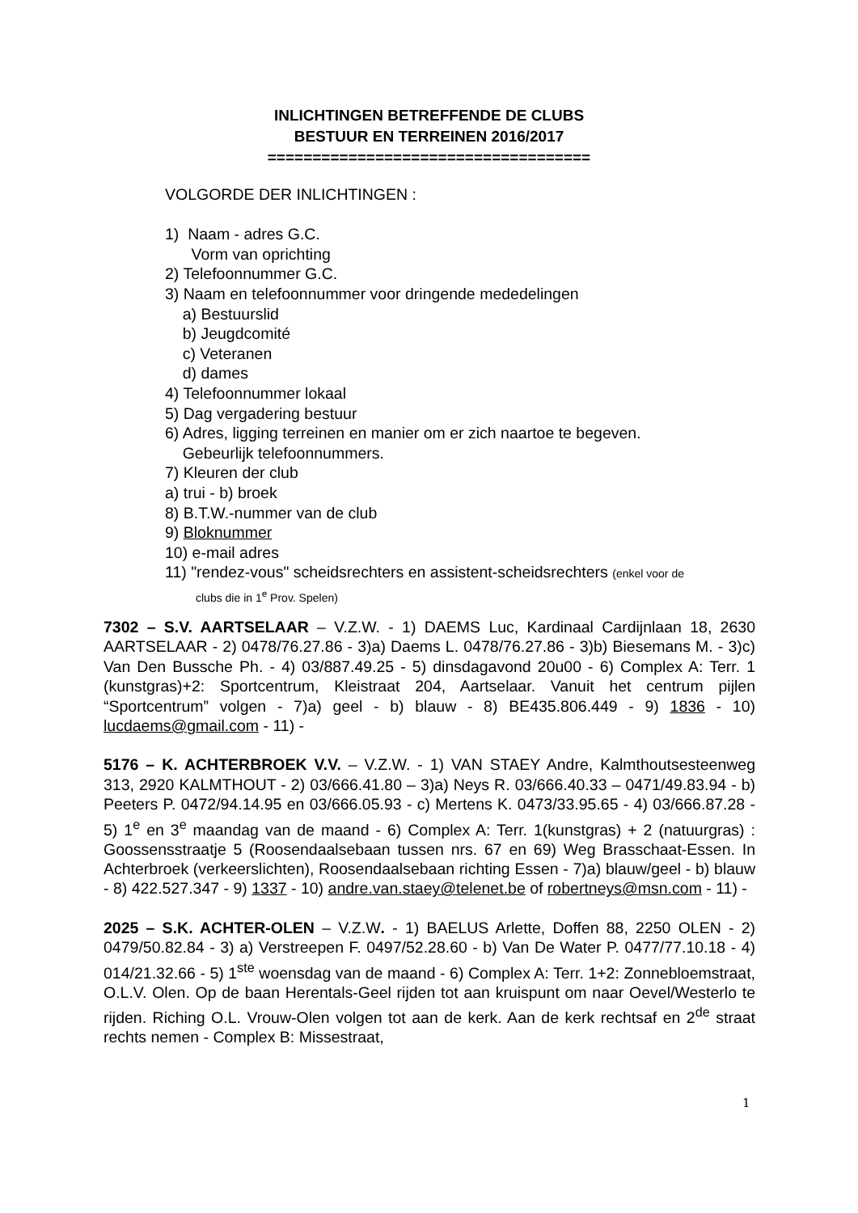INLICHTINGEN BETREFFENDE DE CLUBS
BESTUUR EN TERREINEN 2016/2017
====================================
VOLGORDE DER INLICHTINGEN :
1) Naam - adres G.C.
Vorm van oprichting
2) Telefoonnummer G.C.
3) Naam en telefoonnummer voor dringende mededelingen
a) Bestuurslid
b) Jeugdcomité
c) Veteranen
d) dames
4) Telefoonnummer lokaal
5) Dag vergadering bestuur
6) Adres, ligging terreinen en manier om er zich naartoe te begeven.
Gebeurlijk telefoonnummers.
7) Kleuren der club
a) trui - b) broek
8) B.T.W.-nummer van de club
9) Bloknummer
10) e-mail adres
11) "rendez-vous" scheidsrechters en assistent-scheidsrechters (enkel voor de
clubs die in 1<sup>e</sup> Prov. Spelen)
7302 – S.V. AARTSELAAR – V.Z.W. - 1) DAEMS Luc, Kardinaal Cardijnlaan 18, 2630 AARTSELAAR - 2) 0478/76.27.86 - 3)a) Daems L. 0478/76.27.86 - 3)b) Biesemans M. - 3)c) Van Den Bussche Ph. - 4) 03/887.49.25 - 5) dinsdagavond 20u00 - 6) Complex A: Terr. 1 (kunstgras)+2: Sportcentrum, Kleistraat 204, Aartselaar. Vanuit het centrum pijlen “Sportcentrum” volgen - 7)a) geel - b) blauw - 8) BE435.806.449 - 9) 1836 - 10) lucdaems@gmail.com - 11) -
5176 – K. ACHTERBROEK V.V. – V.Z.W. - 1) VAN STAEY Andre, Kalmthoutsesteenweg 313, 2920 KALMTHOUT - 2) 03/666.41.80 – 3)a) Neys R. 03/666.40.33 – 0471/49.83.94 - b) Peeters P. 0472/94.14.95 en 03/666.05.93 - c) Mertens K. 0473/33.95.65 - 4) 03/666.87.28 - 5) 1<sup>e</sup> en 3<sup>e</sup> maandag van de maand - 6) Complex A: Terr. 1(kunstgras) + 2 (natuurgras) : Goossensstraatje 5 (Roosendaalsebaan tussen nrs. 67 en 69) Weg Brasschaat-Essen. In Achterbroek (verkeerslichten), Roosendaalsebaan richting Essen - 7)a) blauw/geel - b) blauw - 8) 422.527.347 - 9) 1337 - 10) andre.van.staey@telenet.be of robertneys@msn.com - 11) -
2025 – S.K. ACHTER-OLEN – V.Z.W. - 1) BAELUS Arlette, Doffen 88, 2250 OLEN - 2) 0479/50.82.84 - 3) a) Verstreepen F. 0497/52.28.60 - b) Van De Water P. 0477/77.10.18 - 4) 014/21.32.66 - 5) 1<sup>ste</sup> woensdag van de maand - 6) Complex A: Terr. 1+2: Zonnebloemstraat, O.L.V. Olen. Op de baan Herentals-Geel rijden tot aan kruispunt om naar Oevel/Westerlo te rijden. Riching O.L. Vrouw-Olen volgen tot aan de kerk. Aan de kerk rechtsaf en 2<sup>de</sup> straat rechts nemen - Complex B: Missestraat,
1